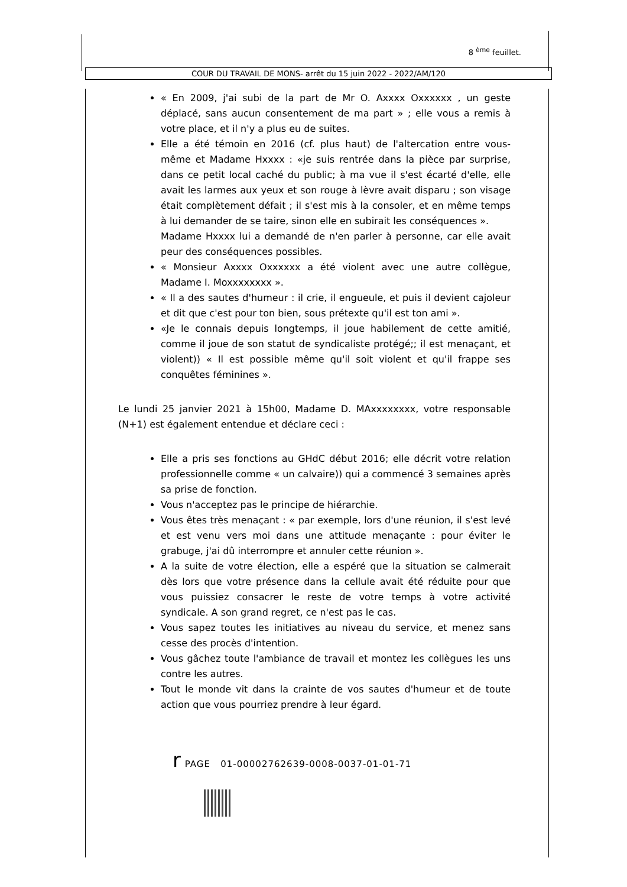8 <sup>ème</sup> feuillet.
COUR DU TRAVAIL DE MONS- arrêt du 15 juin 2022 - 2022/AM/120
« En 2009, j'ai subi de la part de Mr O. Axxxx Oxxxxxx , un geste déplacé, sans aucun consentement de ma part » ; elle vous a remis à votre place, et il n'y a plus eu de suites.
Elle a été témoin en 2016 (cf. plus haut) de l'altercation entre vous-même et Madame Hxxxx : «je suis rentrée dans la pièce par surprise, dans ce petit local caché du public; à ma vue il s'est écarté d'elle, elle avait les larmes aux yeux et son rouge à lèvre avait disparu ; son visage était complètement défait ; il s'est mis à la consoler, et en même temps à lui demander de se taire, sinon elle en subirait les conséquences ».
Madame Hxxxx lui a demandé de n'en parler à personne, car elle avait peur des conséquences possibles.
« Monsieur Axxxx Oxxxxxx a été violent avec une autre collègue, Madame I. Moxxxxxxxx ».
« Il a des sautes d'humeur : il crie, il engueule, et puis il devient cajoleur et dit que c'est pour ton bien, sous prétexte qu'il est ton ami ».
«Je le connais depuis longtemps, il joue habilement de cette amitié, comme il joue de son statut de syndicaliste protégé;; il est menaçant, et violent)) « Il est possible même qu'il soit violent et qu'il frappe ses conquêtes féminines ».
Le lundi 25 janvier 2021 à 15h00, Madame D. MAxxxxxxxx, votre responsable (N+1) est également entendue et déclare ceci :
Elle a pris ses fonctions au GHdC début 2016; elle décrit votre relation professionnelle comme « un calvaire)) qui a commencé 3 semaines après sa prise de fonction.
Vous n'acceptez pas le principe de hiérarchie.
Vous êtes très menaçant : « par exemple, lors d'une réunion, il s'est levé et est venu vers moi dans une attitude menaçante : pour éviter le grabuge, j'ai dû interrompre et annuler cette réunion ».
A la suite de votre élection, elle a espéré que la situation se calmerait dès lors que votre présence dans la cellule avait été réduite pour que vous puissiez consacrer le reste de votre temps à votre activité syndicale. A son grand regret, ce n'est pas le cas.
Vous sapez toutes les initiatives au niveau du service, et menez sans cesse des procès d'intention.
Vous gâchez toute l'ambiance de travail et montez les collègues les uns contre les autres.
Tout le monde vit dans la crainte de vos sautes d'humeur et de toute action que vous pourriez prendre à leur égard.
r PAGE 01-00002762639-0008-0037-01-01-71